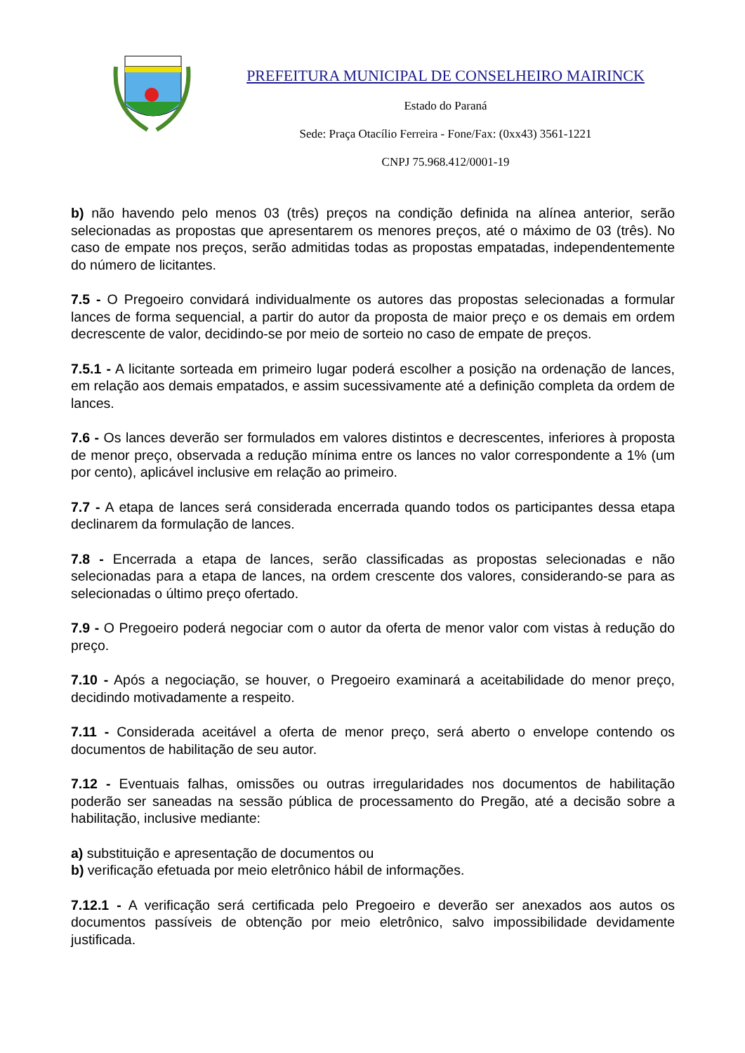PREFEITURA MUNICIPAL DE CONSELHEIRO MAIRINCK
Estado do Paraná
Sede: Praça Otacílio Ferreira - Fone/Fax: (0xx43) 3561-1221
CNPJ 75.968.412/0001-19
b) não havendo pelo menos 03 (três) preços na condição definida na alínea anterior, serão selecionadas as propostas que apresentarem os menores preços, até o máximo de 03 (três). No caso de empate nos preços, serão admitidas todas as propostas empatadas, independentemente do número de licitantes.
7.5 - O Pregoeiro convidará individualmente os autores das propostas selecionadas a formular lances de forma sequencial, a partir do autor da proposta de maior preço e os demais em ordem decrescente de valor, decidindo-se por meio de sorteio no caso de empate de preços.
7.5.1 - A licitante sorteada em primeiro lugar poderá escolher a posição na ordenação de lances, em relação aos demais empatados, e assim sucessivamente até a definição completa da ordem de lances.
7.6 - Os lances deverão ser formulados em valores distintos e decrescentes, inferiores à proposta de menor preço, observada a redução mínima entre os lances no valor correspondente a 1% (um por cento), aplicável inclusive em relação ao primeiro.
7.7 - A etapa de lances será considerada encerrada quando todos os participantes dessa etapa declinarem da formulação de lances.
7.8 - Encerrada a etapa de lances, serão classificadas as propostas selecionadas e não selecionadas para a etapa de lances, na ordem crescente dos valores, considerando-se para as selecionadas o último preço ofertado.
7.9 - O Pregoeiro poderá negociar com o autor da oferta de menor valor com vistas à redução do preço.
7.10 - Após a negociação, se houver, o Pregoeiro examinará a aceitabilidade do menor preço, decidindo motivadamente a respeito.
7.11 - Considerada aceitável a oferta de menor preço, será aberto o envelope contendo os documentos de habilitação de seu autor.
7.12 - Eventuais falhas, omissões ou outras irregularidades nos documentos de habilitação poderão ser saneadas na sessão pública de processamento do Pregão, até a decisão sobre a habilitação, inclusive mediante:
a) substituição e apresentação de documentos ou
b) verificação efetuada por meio eletrônico hábil de informações.
7.12.1 - A verificação será certificada pelo Pregoeiro e deverão ser anexados aos autos os documentos passíveis de obtenção por meio eletrônico, salvo impossibilidade devidamente justificada.